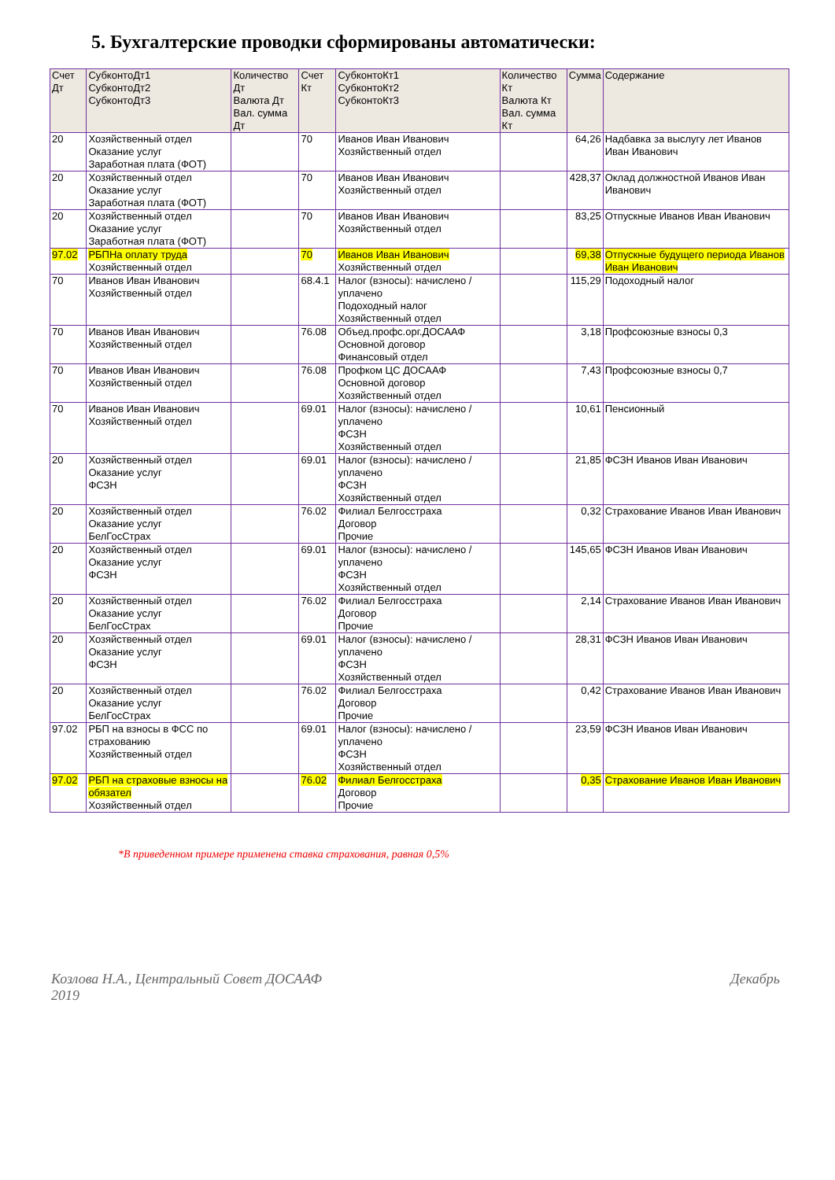5. Бухгалтерские проводки сформированы автоматически:
| Счет Дт | СубконтоДт1 СубконтоДт2 СубконтоДт3 | Количество Дт Валюта Дт Вал. сумма Дт | Счет Кт | СубконтоКт1 СубконтоКт2 СубконтоКт3 | Количество Кт Валюта Кт Вал. сумма Кт | Сумма | Содержание |
| --- | --- | --- | --- | --- | --- | --- | --- |
| 20 | Хозяйственный отдел Оказание услуг Заработная плата (ФОТ) | | 70 | Иванов Иван Иванович Хозяйственный отдел | | 64,26 | Надбавка за выслугу лет Иванов Иван Иванович |
| 20 | Хозяйственный отдел Оказание услуг Заработная плата (ФОТ) | | 70 | Иванов Иван Иванович Хозяйственный отдел | | 428,37 | Оклад должностной Иванов Иван Иванович |
| 20 | Хозяйственный отдел Оказание услуг Заработная плата (ФОТ) | | 70 | Иванов Иван Иванович Хозяйственный отдел | | 83,25 | Отпускные Иванов Иван Иванович |
| 97.02 | РБПНа оплату труда Хозяйственный отдел | | 70 | Иванов Иван Иванович Хозяйственный отдел | | 69,38 | Отпускные будущего периода Иванов Иван Иванович |
| 70 | Иванов Иван Иванович Хозяйственный отдел | | 68.4.1 | Налог (взносы): начислено / уплачено Подоходный налог Хозяйственный отдел | | 115,29 | Подоходный налог |
| 70 | Иванов Иван Иванович Хозяйственный отдел | | 76.08 | Объед.профс.орг.ДОСААФ Основной договор Финансовый отдел | | 3,18 | Профсоюзные взносы 0,3 |
| 70 | Иванов Иван Иванович Хозяйственный отдел | | 76.08 | Профком ЦС ДОСААФ Основной договор Хозяйственный отдел | | 7,43 | Профсоюзные взносы 0,7 |
| 70 | Иванов Иван Иванович Хозяйственный отдел | | 69.01 | Налог (взносы): начислено / уплачено ФСЗН Хозяйственный отдел | | 10,61 | Пенсионный |
| 20 | Хозяйственный отдел Оказание услуг ФСЗН | | 69.01 | Налог (взносы): начислено / уплачено ФСЗН Хозяйственный отдел | | 21,85 | ФСЗН Иванов Иван Иванович |
| 20 | Хозяйственный отдел Оказание услуг БелГосСтрах | | 76.02 | Филиал Белгосстраха Договор Прочие | | 0,32 | Страхование Иванов Иван Иванович |
| 20 | Хозяйственный отдел Оказание услуг ФСЗН | | 69.01 | Налог (взносы): начислено / уплачено ФСЗН Хозяйственный отдел | | 145,65 | ФСЗН Иванов Иван Иванович |
| 20 | Хозяйственный отдел Оказание услуг БелГосСтрах | | 76.02 | Филиал Белгосстраха Договор Прочие | | 2,14 | Страхование Иванов Иван Иванович |
| 20 | Хозяйственный отдел Оказание услуг ФСЗН | | 69.01 | Налог (взносы): начислено / уплачено ФСЗН Хозяйственный отдел | | 28,31 | ФСЗН Иванов Иван Иванович |
| 20 | Хозяйственный отдел Оказание услуг БелГосСтрах | | 76.02 | Филиал Белгосстраха Договор Прочие | | 0,42 | Страхование Иванов Иван Иванович |
| 97.02 | РБП на взносы в ФСС по страхованию Хозяйственный отдел | | 69.01 | Налог (взносы): начислено / уплачено ФСЗН Хозяйственный отдел | | 23,59 | ФСЗН Иванов Иван Иванович |
| 97.02 | РБП на страховые взносы на обязател Хозяйственный отдел | | 76.02 | Филиал Белгосстраха Договор Прочие | | 0,35 | Страхование Иванов Иван Иванович |
*В приведенном примере применена ставка страхования, равная 0,5%
Козлова Н.А., Центральный Совет ДОСААФ
2019 Декабрь